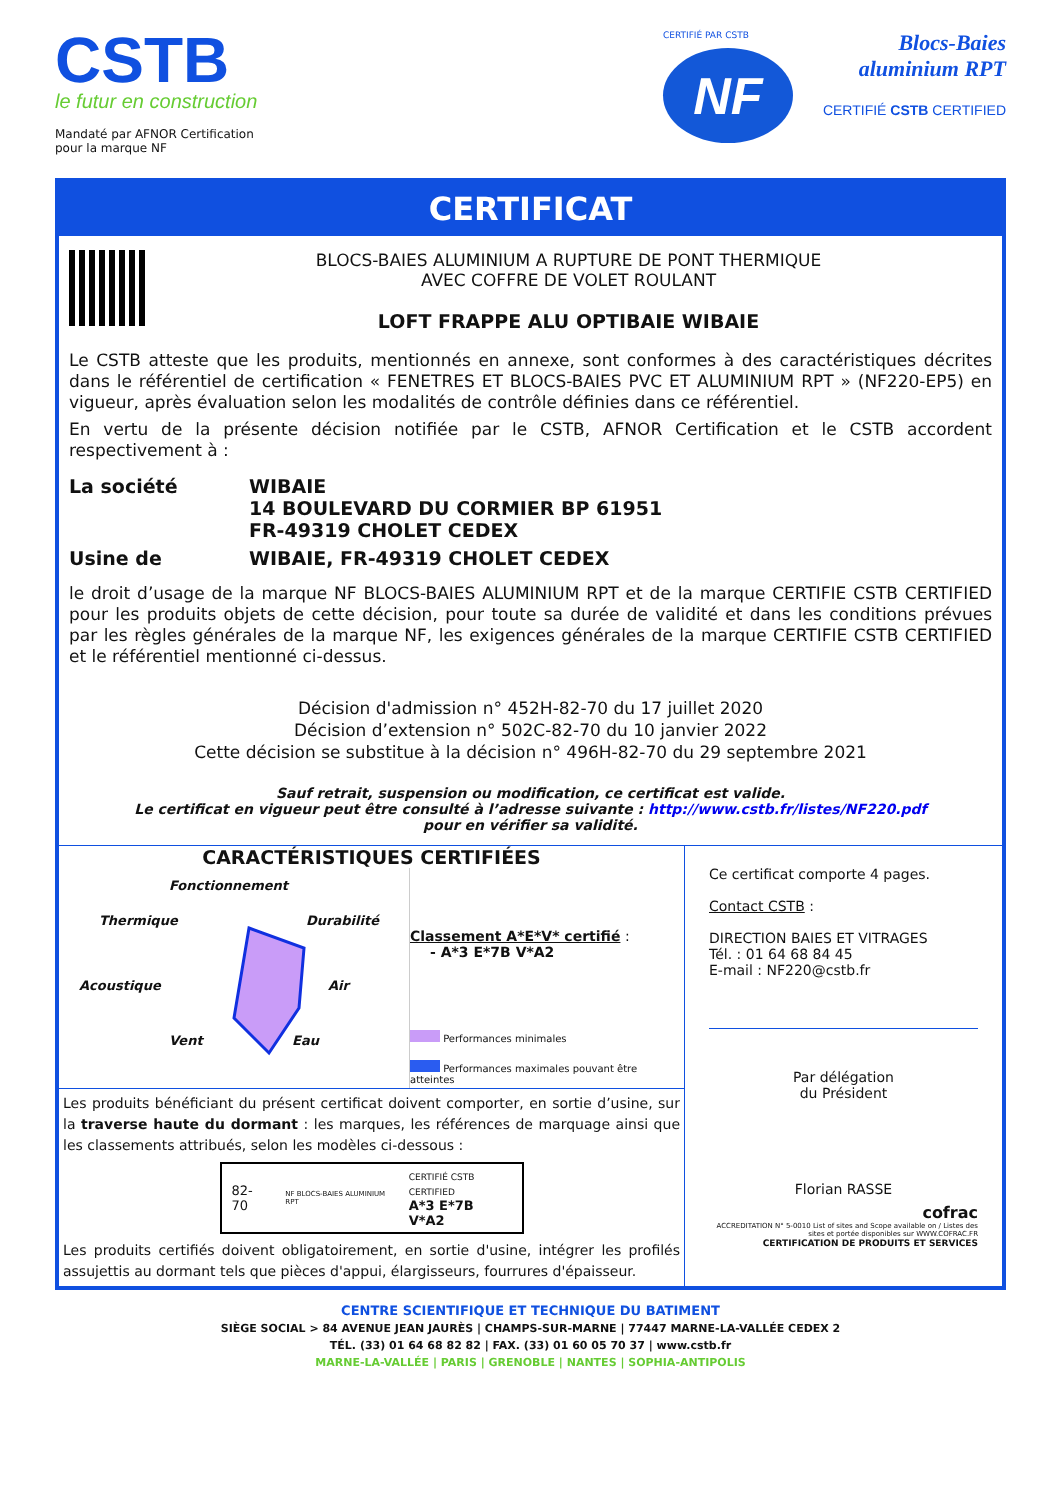CSTB
le futur en construction
Mandaté par AFNOR Certification
pour la marque NF
CERTIFIÉ PAR CSTB
NF
Blocs-Baies
aluminium RPT
CERTIFIÉ CSTB CERTIFIED
CERTIFICAT
BLOCS-BAIES ALUMINIUM A RUPTURE DE PONT THERMIQUE
AVEC COFFRE DE VOLET ROULANT
LOFT FRAPPE ALU OPTIBAIE WIBAIE
Le CSTB atteste que les produits, mentionnés en annexe, sont conformes à des caractéristiques décrites dans le référentiel de certification « FENETRES ET BLOCS-BAIES PVC ET ALUMINIUM RPT » (NF220-EP5) en vigueur, après évaluation selon les modalités de contrôle définies dans ce référentiel.
En vertu de la présente décision notifiée par le CSTB, AFNOR Certification et le CSTB accordent respectivement à :
La société
WIBAIE
14 BOULEVARD DU CORMIER BP 61951
FR-49319 CHOLET CEDEX
Usine de
WIBAIE, FR-49319 CHOLET CEDEX
le droit d’usage de la marque NF BLOCS-BAIES ALUMINIUM RPT et de la marque CERTIFIE CSTB CERTIFIED pour les produits objets de cette décision, pour toute sa durée de validité et dans les conditions prévues par les règles générales de la marque NF, les exigences générales de la marque CERTIFIE CSTB CERTIFIED et le référentiel mentionné ci-dessus.
Décision d'admission n° 452H-82-70 du 17 juillet 2020
Décision d’extension n° 502C-82-70 du 10 janvier 2022
Cette décision se substitue à la décision n° 496H-82-70 du 29 septembre 2021
Sauf retrait, suspension ou modification, ce certificat est valide.
Le certificat en vigueur peut être consulté à l’adresse suivante : http://www.cstb.fr/listes/NF220.pdf
pour en vérifier sa validité.
CARACTÉRISTIQUES CERTIFIÉES
Fonctionnement
Thermique Durabilité
Acoustique Air
Vent Eau
Classement A*E*V* certifié :
- A*3 E*7B V*A2
Performances minimales
Performances maximales pouvant être atteintes
Les produits bénéficiant du présent certificat doivent comporter, en sortie d’usine, sur la traverse haute du dormant : les marques, les références de marquage ainsi que les classements attribués, selon les modèles ci-dessous :
82-70 NF BLOCS-BAIES ALUMINIUM RPT CERTIFIÉ CSTB CERTIFIED
A*3 E*7B V*A2
Les produits certifiés doivent obligatoirement, en sortie d'usine, intégrer les profilés assujettis au dormant tels que pièces d'appui, élargisseurs, fourrures d'épaisseur.
Ce certificat comporte 4 pages.
Contact CSTB :
DIRECTION BAIES ET VITRAGES
Tél. : 01 64 68 84 45
E-mail : NF220@cstb.fr
Par délégation
du Président
Florian RASSE
cofrac
ACCREDITATION N° 5-0010 List of sites and Scope available on / Listes des sites et portée disponibles sur WWW.COFRAC.FR
CERTIFICATION DE PRODUITS ET SERVICES
CENTRE SCIENTIFIQUE ET TECHNIQUE DU BATIMENT
SIÈGE SOCIAL > 84 AVENUE JEAN JAURÈS | CHAMPS-SUR-MARNE | 77447 MARNE-LA-VALLÉE CEDEX 2
TÉL. (33) 01 64 68 82 82 | FAX. (33) 01 60 05 70 37 | www.cstb.fr
MARNE-LA-VALLÉE | PARIS | GRENOBLE | NANTES | SOPHIA-ANTIPOLIS